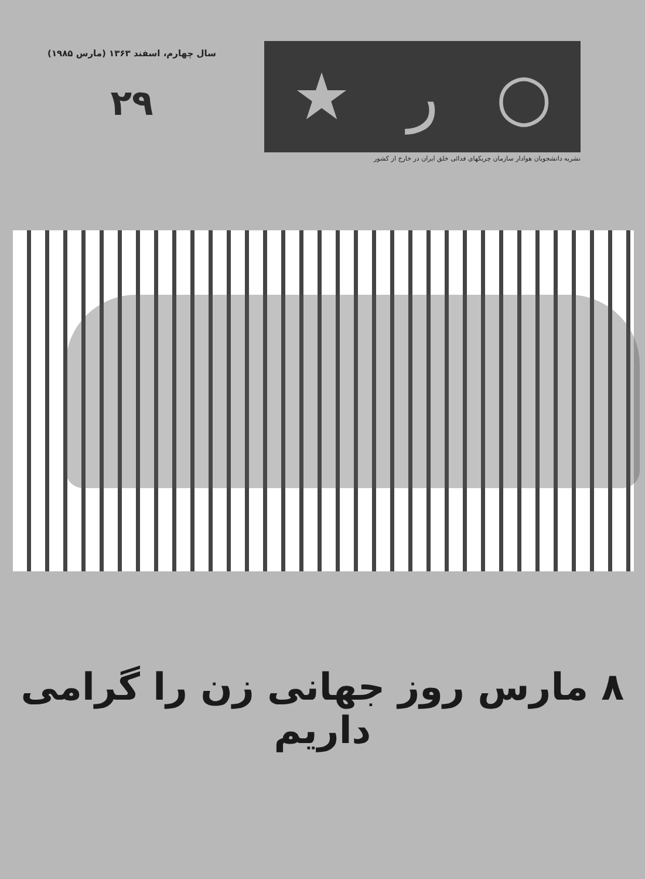سال چهارم، اسفند ۱۳۶۳ (مارس ۱۹۸۵)
۲۹
○ ر ★
نشریه دانشجویان هوادار سازمان چریکهای فدائی خلق ایران در خارج از کشور
۸ مارس روز جهانی زن را گرامی داریم